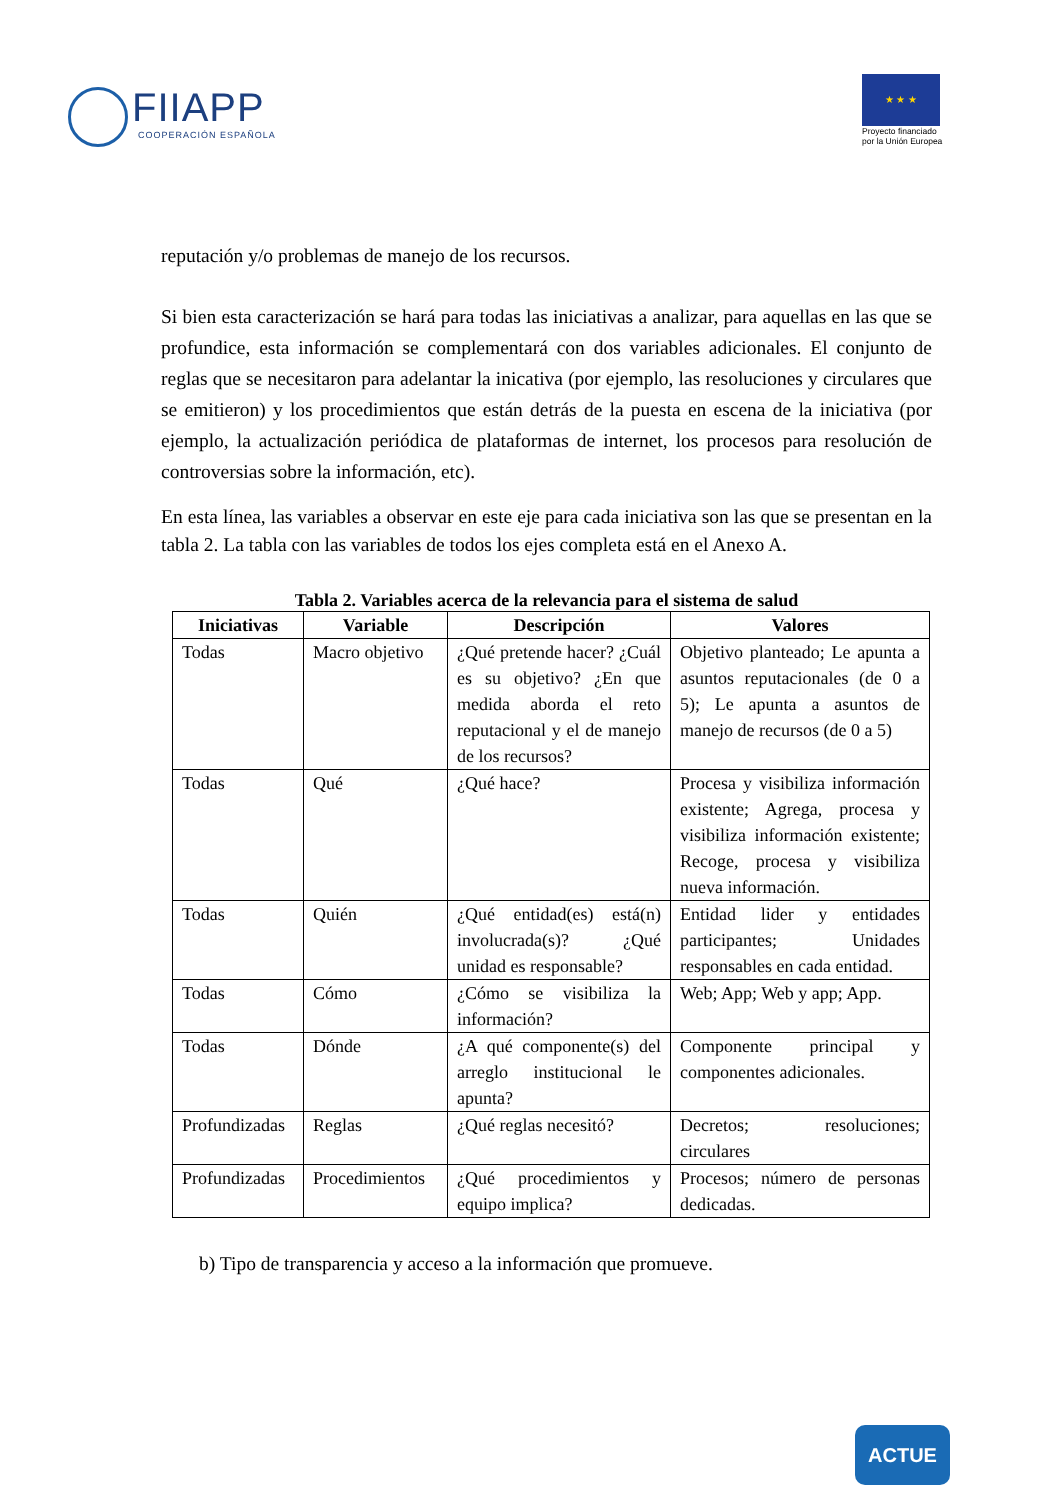FIIAPP
COOPERACIÓN ESPAÑOLA
★ ★ ★
Proyecto financiado
por la Unión Europea
reputación y/o problemas de manejo de los recursos.
Si bien esta caracterización se hará para todas las iniciativas a analizar, para aquellas en las que se profundice, esta información se complementará con dos variables adicionales. El conjunto de reglas que se necesitaron para adelantar la inicativa (por ejemplo, las resoluciones y circulares que se emitieron) y los procedimientos que están detrás de la puesta en escena de la iniciativa (por ejemplo, la actualización periódica de plataformas de internet, los procesos para resolución de controversias sobre la información, etc).
En esta línea, las variables a observar en este eje para cada iniciativa son las que se presentan en la tabla 2. La tabla con las variables de todos los ejes completa está en el Anexo A.
Tabla 2. Variables acerca de la relevancia para el sistema de salud
| Iniciativas | Variable | Descripción | Valores |
| --- | --- | --- | --- |
| Todas | Macro objetivo | ¿Qué pretende hacer? ¿Cuál es su objetivo? ¿En que medida aborda el reto reputacional y el de manejo de los recursos? | Objetivo planteado; Le apunta a asuntos reputacionales (de 0 a 5); Le apunta a asuntos de manejo de recursos (de 0 a 5) |
| Todas | Qué | ¿Qué hace? | Procesa y visibiliza información existente; Agrega, procesa y visibiliza información existente; Recoge, procesa y visibiliza nueva información. |
| Todas | Quién | ¿Qué entidad(es) está(n) involucrada(s)? ¿Qué unidad es responsable? | Entidad lider y entidades participantes; Unidades responsables en cada entidad. |
| Todas | Cómo | ¿Cómo se visibiliza la información? | Web; App; Web y app; App. |
| Todas | Dónde | ¿A qué componente(s) del arreglo institucional le apunta? | Componente principal y componentes adicionales. |
| Profundizadas | Reglas | ¿Qué reglas necesitó? | Decretos; resoluciones; circulares |
| Profundizadas | Procedimientos | ¿Qué procedimientos y equipo implica? | Procesos; número de personas dedicadas. |
b) Tipo de transparencia y acceso a la información que promueve.
ACTUE